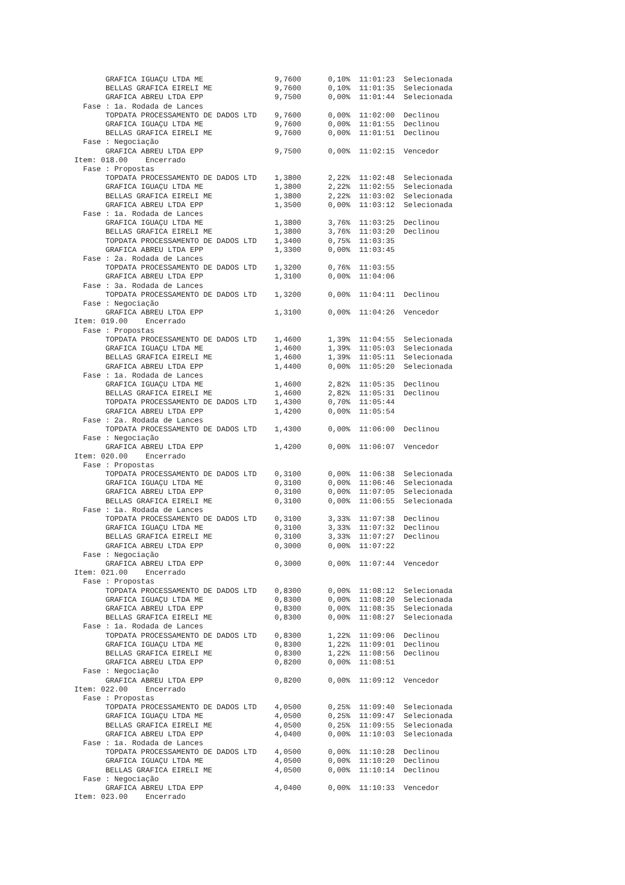GRAFICA IGUAÇU LTDA ME                9,7600      0,10%  11:01:23  Selecionada
       BELLAS GRAFICA EIRELI ME              9,7600      0,10%  11:01:35  Selecionada
       GRAFICA ABREU LTDA EPP                9,7500      0,00%  11:01:44  Selecionada
  Fase : 1a. Rodada de Lances
       TOPDATA PROCESSAMENTO DE DADOS LTD    9,7600      0,00%  11:02:00  Declinou
       GRAFICA IGUAÇU LTDA ME                9,7600      0,00%  11:01:55  Declinou
       BELLAS GRAFICA EIRELI ME              9,7600      0,00%  11:01:51  Declinou
  Fase : Negociação
       GRAFICA ABREU LTDA EPP                9,7500      0,00%  11:02:15  Vencedor
Item: 018.00    Encerrado
  Fase : Propostas
       TOPDATA PROCESSAMENTO DE DADOS LTD    1,3800      2,22%  11:02:48  Selecionada
       GRAFICA IGUAÇU LTDA ME                1,3800      2,22%  11:02:55  Selecionada
       BELLAS GRAFICA EIRELI ME              1,3800      2,22%  11:03:02  Selecionada
       GRAFICA ABREU LTDA EPP                1,3500      0,00%  11:03:12  Selecionada
  Fase : 1a. Rodada de Lances
       GRAFICA IGUAÇU LTDA ME                1,3800      3,76%  11:03:25  Declinou
       BELLAS GRAFICA EIRELI ME              1,3800      3,76%  11:03:20  Declinou
       TOPDATA PROCESSAMENTO DE DADOS LTD    1,3400      0,75%  11:03:35
       GRAFICA ABREU LTDA EPP                1,3300      0,00%  11:03:45
  Fase : 2a. Rodada de Lances
       TOPDATA PROCESSAMENTO DE DADOS LTD    1,3200      0,76%  11:03:55
       GRAFICA ABREU LTDA EPP                1,3100      0,00%  11:04:06
  Fase : 3a. Rodada de Lances
       TOPDATA PROCESSAMENTO DE DADOS LTD    1,3200      0,00%  11:04:11  Declinou
  Fase : Negociação
       GRAFICA ABREU LTDA EPP                1,3100      0,00%  11:04:26  Vencedor
Item: 019.00    Encerrado
  Fase : Propostas
       TOPDATA PROCESSAMENTO DE DADOS LTD    1,4600      1,39%  11:04:55  Selecionada
       GRAFICA IGUAÇU LTDA ME                1,4600      1,39%  11:05:03  Selecionada
       BELLAS GRAFICA EIRELI ME              1,4600      1,39%  11:05:11  Selecionada
       GRAFICA ABREU LTDA EPP                1,4400      0,00%  11:05:20  Selecionada
  Fase : 1a. Rodada de Lances
       GRAFICA IGUAÇU LTDA ME                1,4600      2,82%  11:05:35  Declinou
       BELLAS GRAFICA EIRELI ME              1,4600      2,82%  11:05:31  Declinou
       TOPDATA PROCESSAMENTO DE DADOS LTD    1,4300      0,70%  11:05:44
       GRAFICA ABREU LTDA EPP                1,4200      0,00%  11:05:54
  Fase : 2a. Rodada de Lances
       TOPDATA PROCESSAMENTO DE DADOS LTD    1,4300      0,00%  11:06:00  Declinou
  Fase : Negociação
       GRAFICA ABREU LTDA EPP                1,4200      0,00%  11:06:07  Vencedor
Item: 020.00    Encerrado
  Fase : Propostas
       TOPDATA PROCESSAMENTO DE DADOS LTD    0,3100      0,00%  11:06:38  Selecionada
       GRAFICA IGUAÇU LTDA ME                0,3100      0,00%  11:06:46  Selecionada
       GRAFICA ABREU LTDA EPP                0,3100      0,00%  11:07:05  Selecionada
       BELLAS GRAFICA EIRELI ME              0,3100      0,00%  11:06:55  Selecionada
  Fase : 1a. Rodada de Lances
       TOPDATA PROCESSAMENTO DE DADOS LTD    0,3100      3,33%  11:07:38  Declinou
       GRAFICA IGUAÇU LTDA ME                0,3100      3,33%  11:07:32  Declinou
       BELLAS GRAFICA EIRELI ME              0,3100      3,33%  11:07:27  Declinou
       GRAFICA ABREU LTDA EPP                0,3000      0,00%  11:07:22
  Fase : Negociação
       GRAFICA ABREU LTDA EPP                0,3000      0,00%  11:07:44  Vencedor
Item: 021.00    Encerrado
  Fase : Propostas
       TOPDATA PROCESSAMENTO DE DADOS LTD    0,8300      0,00%  11:08:12  Selecionada
       GRAFICA IGUAÇU LTDA ME                0,8300      0,00%  11:08:20  Selecionada
       GRAFICA ABREU LTDA EPP                0,8300      0,00%  11:08:35  Selecionada
       BELLAS GRAFICA EIRELI ME              0,8300      0,00%  11:08:27  Selecionada
  Fase : 1a. Rodada de Lances
       TOPDATA PROCESSAMENTO DE DADOS LTD    0,8300      1,22%  11:09:06  Declinou
       GRAFICA IGUAÇU LTDA ME                0,8300      1,22%  11:09:01  Declinou
       BELLAS GRAFICA EIRELI ME              0,8300      1,22%  11:08:56  Declinou
       GRAFICA ABREU LTDA EPP                0,8200      0,00%  11:08:51
  Fase : Negociação
       GRAFICA ABREU LTDA EPP                0,8200      0,00%  11:09:12  Vencedor
Item: 022.00    Encerrado
  Fase : Propostas
       TOPDATA PROCESSAMENTO DE DADOS LTD    4,0500      0,25%  11:09:40  Selecionada
       GRAFICA IGUAÇU LTDA ME                4,0500      0,25%  11:09:47  Selecionada
       BELLAS GRAFICA EIRELI ME              4,0500      0,25%  11:09:55  Selecionada
       GRAFICA ABREU LTDA EPP                4,0400      0,00%  11:10:03  Selecionada
  Fase : 1a. Rodada de Lances
       TOPDATA PROCESSAMENTO DE DADOS LTD    4,0500      0,00%  11:10:28  Declinou
       GRAFICA IGUAÇU LTDA ME                4,0500      0,00%  11:10:20  Declinou
       BELLAS GRAFICA EIRELI ME              4,0500      0,00%  11:10:14  Declinou
  Fase : Negociação
       GRAFICA ABREU LTDA EPP                4,0400      0,00%  11:10:33  Vencedor
Item: 023.00    Encerrado